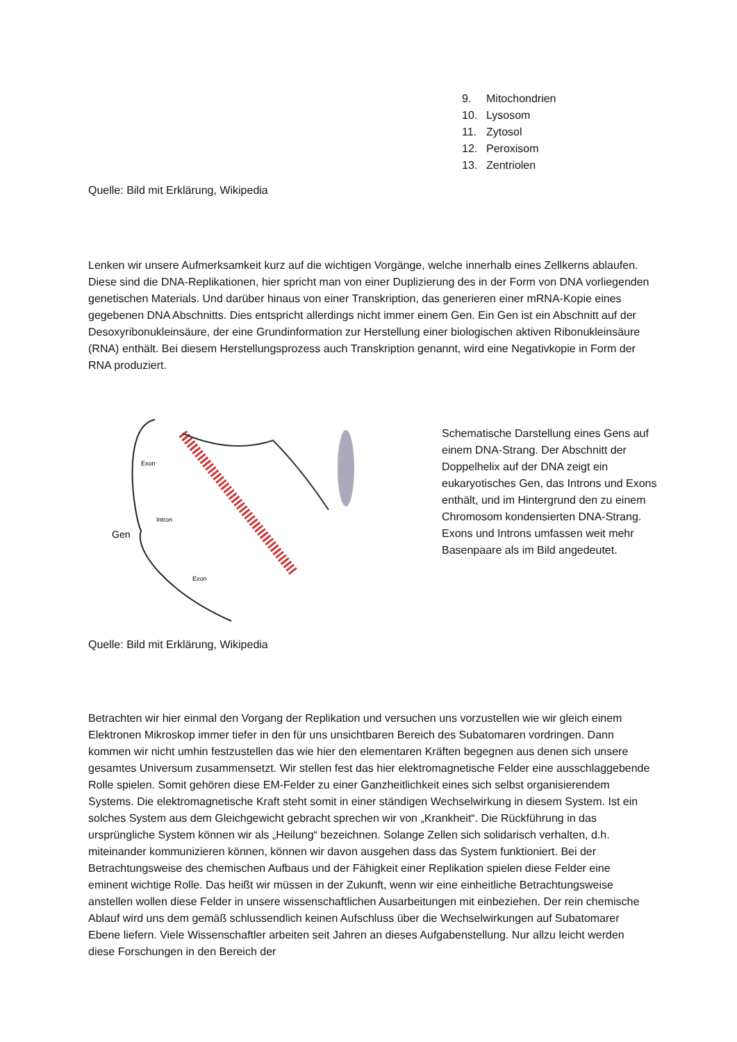9. Mitochondrien
10. Lysosom
11. Zytosol
12. Peroxisom
13. Zentriolen
Quelle: Bild mit Erklärung, Wikipedia
Lenken wir unsere Aufmerksamkeit kurz auf die wichtigen Vorgänge, welche innerhalb eines Zellkerns ablaufen. Diese sind die DNA-Replikationen, hier spricht man von einer Duplizierung des in der Form von DNA vorliegenden genetischen Materials. Und darüber hinaus von einer Transkription, das generieren einer mRNA-Kopie eines gegebenen DNA Abschnitts. Dies entspricht allerdings nicht immer einem Gen. Ein Gen ist ein Abschnitt auf der Desoxyribonukleinsäure, der eine Grundinformation zur Herstellung einer biologischen aktiven Ribonukleinsäure (RNA) enthält. Bei diesem Herstellungsprozess auch Transkription genannt, wird eine Negativkopie in Form der RNA produziert.
Exon
Intron
Gen
Exon
Schematische Darstellung eines Gens auf einem DNA-Strang. Der Abschnitt der Doppelhelix auf der DNA zeigt ein eukaryotisches Gen, das Introns und Exons enthält, und im Hintergrund den zu einem Chromosom kondensierten DNA-Strang. Exons und Introns umfassen weit mehr Basenpaare als im Bild angedeutet.
Quelle: Bild mit Erklärung, Wikipedia
Betrachten wir hier einmal den Vorgang der Replikation und versuchen uns vorzustellen wie wir gleich einem Elektronen Mikroskop immer tiefer in den für uns unsichtbaren Bereich des Subatomaren vordringen. Dann kommen wir nicht umhin festzustellen das wie hier den elementaren Kräften begegnen aus denen sich unsere gesamtes Universum zusammensetzt. Wir stellen fest das hier elektromagnetische Felder eine ausschlaggebende Rolle spielen. Somit gehören diese EM-Felder zu einer Ganzheitlichkeit eines sich selbst organisierendem Systems. Die elektromagnetische Kraft steht somit in einer ständigen Wechselwirkung in diesem System. Ist ein solches System aus dem Gleichgewicht gebracht sprechen wir von „Krankheit“. Die Rückführung in das ursprüngliche System können wir als „Heilung“ bezeichnen. Solange Zellen sich solidarisch verhalten, d.h. miteinander kommunizieren können, können wir davon ausgehen dass das System funktioniert. Bei der Betrachtungsweise des chemischen Aufbaus und der Fähigkeit einer Replikation spielen diese Felder eine eminent wichtige Rolle. Das heißt wir müssen in der Zukunft, wenn wir eine einheitliche Betrachtungsweise anstellen wollen diese Felder in unsere wissenschaftlichen Ausarbeitungen mit einbeziehen. Der rein chemische Ablauf wird uns dem gemäß schlussendlich keinen Aufschluss über die Wechselwirkungen auf Subatomarer Ebene liefern. Viele Wissenschaftler arbeiten seit Jahren an dieses Aufgabenstellung. Nur allzu leicht werden diese Forschungen in den Bereich der